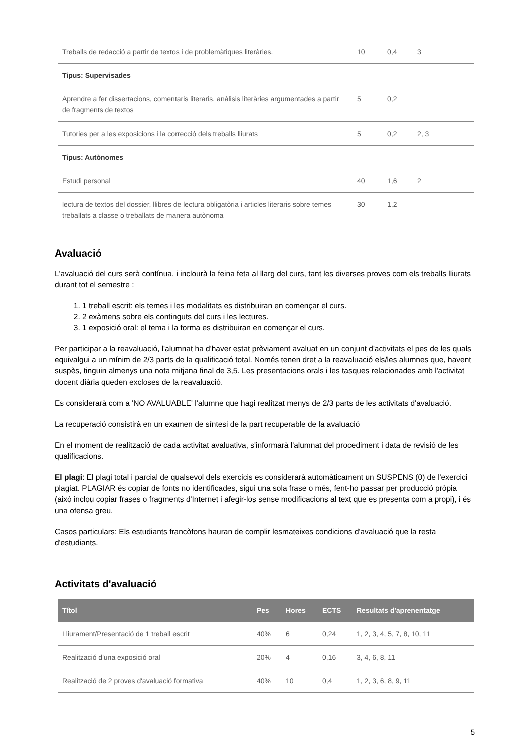| Treballs de redacció a partir de textos i de problemàtiques literàries. | 10 | 0,4 | 3 |
| Tipus: Supervisades | | | |
| Aprendre a fer dissertacions, comentaris literaris, anàlisis literàries argumentades a partir de fragments de textos | 5 | 0,2 | |
| Tutories per a les exposicions i la correcció dels treballs lliurats | 5 | 0,2 | 2, 3 |
| Tipus: Autònomes | | | |
| Estudi personal | 40 | 1,6 | 2 |
| lectura de textos del dossier, llibres de lectura obligatòria i articles literaris sobre temes treballats a classe o treballats de manera autònoma | 30 | 1,2 | |
Avaluació
L'avaluació del curs serà contínua, i inclourà la feina feta al llarg del curs, tant les diverses proves com els treballs lliurats durant tot el semestre :
1. 1 treball escrit: els temes i les modalitats es distribuiran en començar el curs.
2. 2 exàmens sobre els continguts del curs i les lectures.
3. 1 exposició oral: el tema i la forma es distribuiran en començar el curs.
Per participar a la reavaluació, l'alumnat ha d'haver estat prèviament avaluat en un conjunt d'activitats el pes de les quals equivalgui a un mínim de 2/3 parts de la qualificació total. Només tenen dret a la reavaluació els/les alumnes que, havent suspès, tinguin almenys una nota mitjana final de 3,5. Les presentacions orals i les tasques relacionades amb l'activitat docent diària queden excloses de la reavaluació.
Es considerarà com a 'NO AVALUABLE' l'alumne que hagi realitzat menys de 2/3 parts de les activitats d'avaluació.
La recuperació consistirà en un examen de síntesi de la part recuperable de la avaluació
En el moment de realització de cada activitat avaluativa, s'informarà l'alumnat del procediment i data de revisió de les qualificacions.
El plagi: El plagi total i parcial de qualsevol dels exercicis es considerarà automàticament un SUSPENS (0) de l'exercici plagiat. PLAGIAR és copiar de fonts no identificades, sigui una sola frase o més, fent-ho passar per producció pròpia (això inclou copiar frases o fragments d'Internet i afegir-los sense modificacions al text que es presenta com a propi), i és una ofensa greu.
Casos particulars: Els estudiants francòfons hauran de complir lesmateixes condicions d'avaluació que la resta d'estudiants.
Activitats d'avaluació
| Títol | Pes | Hores | ECTS | Resultats d'aprenentatge |
| --- | --- | --- | --- | --- |
| Lliurament/Presentació de 1 treball escrit | 40% | 6 | 0,24 | 1, 2, 3, 4, 5, 7, 8, 10, 11 |
| Realització d'una exposició oral | 20% | 4 | 0,16 | 3, 4, 6, 8, 11 |
| Realització de 2 proves d'avaluació formativa | 40% | 10 | 0,4 | 1, 2, 3, 6, 8, 9, 11 |
5